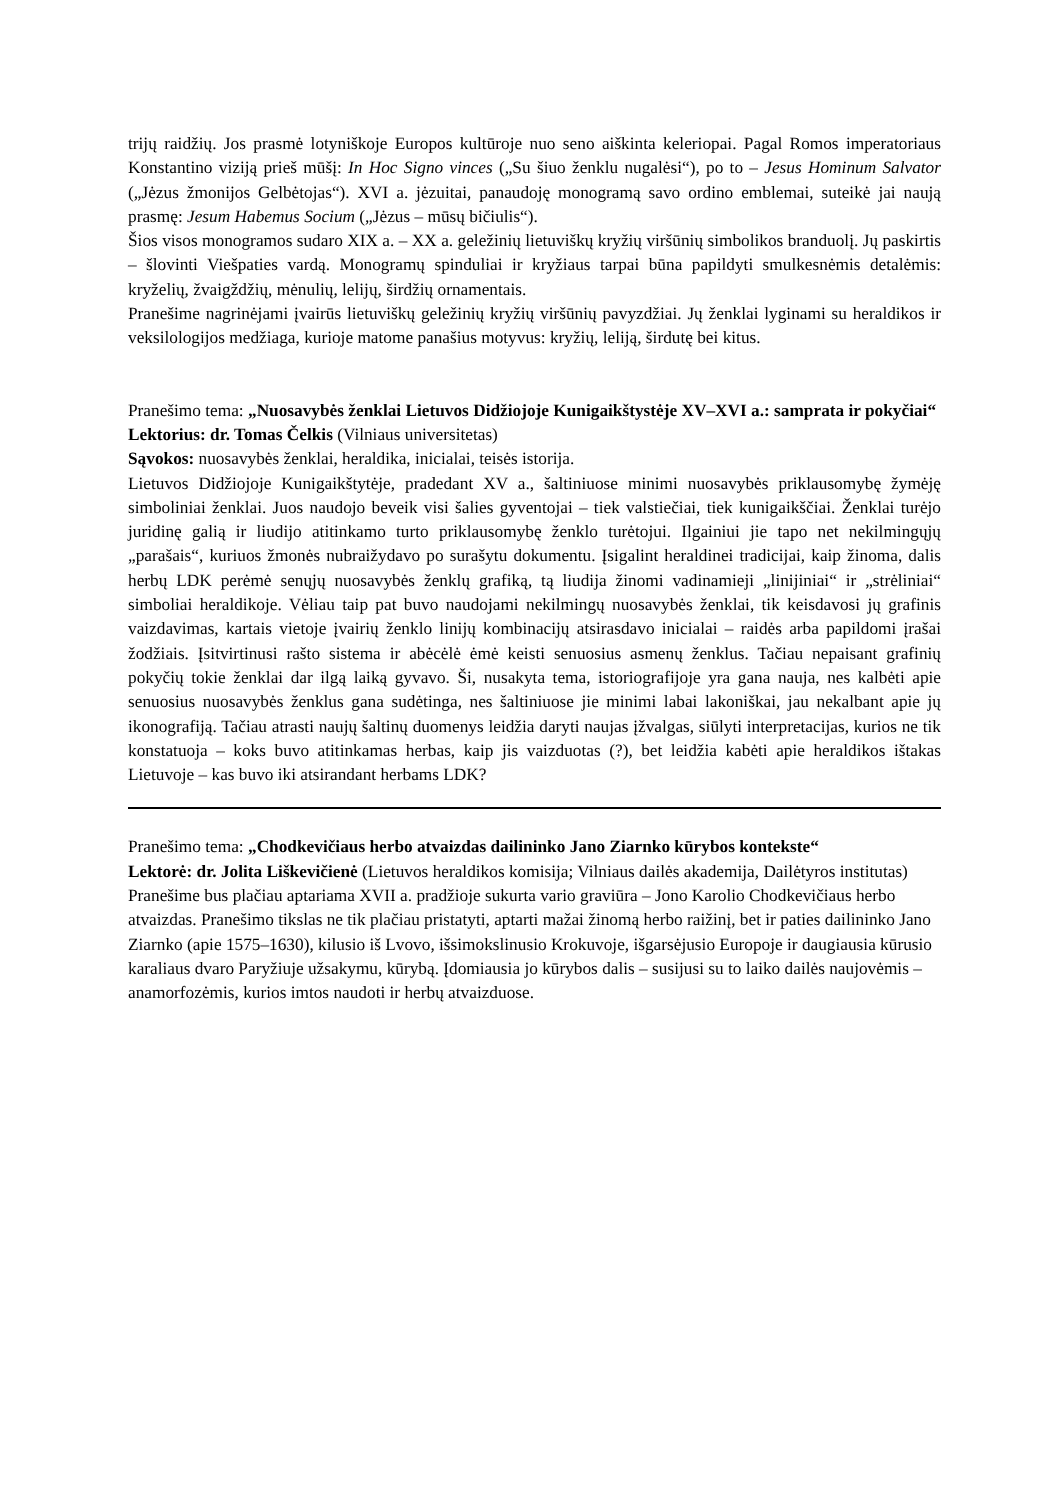trijų raidžių. Jos prasmė lotyniškoje Europos kultūroje nuo seno aiškinta keleriopai. Pagal Romos imperatoriaus Konstantino viziją prieš mūšį: In Hoc Signo vinces („Su šiuo ženklu nugalėsi“), po to – Jesus Hominum Salvator („Jėzus žmonijos Gelbėtojas“). XVI a. jėzuitai, panaudoję monogramą savo ordino emblemai, suteikė jai naują prasmę: Jesum Habemus Socium („Jėzus – mūsų bičiulis“).
Šios visos monogramos sudaro XIX a. – XX a. geležinių lietuviškų kryžių viršūnių simbolikos branduolį. Jų paskirtis – šlovinti Viešpaties vardą. Monogramų spinduliai ir kryžiaus tarpai būna papildyti smulkesnėmis detalėmis: kryželių, žvaigždžių, mėnulių, lelijų, širdžių ornamentais.
Pranešime nagrinėjami įvairūs lietuviškų geležinių kryžių viršūnių pavyzdžiai. Jų ženklai lyginami su heraldikos ir veksilologijos medžiaga, kurioje matome panašius motyvus: kryžių, leliją, širdutę bei kitus.
Pranešimo tema: „Nuosavybės ženklai Lietuvos Didžiojoje Kunigaikštystėje XV–XVI a.: samprata ir pokyčiai“
Lektorius: dr. Tomas Čelkis (Vilniaus universitetas)
Sąvokos: nuosavybės ženklai, heraldika, inicialai, teisės istorija.
Lietuvos Didžiojoje Kunigaikštytėje, pradedant XV a., šaltiniuose minimi nuosavybės priklausomybę žymėję simboliniai ženklai. Juos naudojo beveik visi šalies gyventojai – tiek valstiečiai, tiek kunigaikščiai. Ženklai turėjo juridinę galią ir liudijo atitinkamo turto priklausomybę ženklo turėtojui. Ilgainiui jie tapo net nekilmingųjų „parašais“, kuriuos žmonės nubraižydavo po surašytu dokumentu. Įsigalint heraldinei tradicijai, kaip žinoma, dalis herbų LDK perėmė senųjų nuosavybės ženklų grafiką, tą liudija žinomi vadinamieji „linijiniai“ ir „strėliniai“ simboliai heraldikoje. Vėliau taip pat buvo naudojami nekilmingų nuosavybės ženklai, tik keisdavosi jų grafinis vaizdavimas, kartais vietoje įvairių ženklo linijų kombinacijų atsirasdavo inicialai – raidės arba papildomi įrašai žodžiais. Įsitvirtinusi rašto sistema ir abėcėlė ėmė keisti senuosius asmenų ženklus. Tačiau nepaisant grafinių pokyčių tokie ženklai dar ilgą laiką gyvavo. Ši, nusakyta tema, istoriografijoje yra gana nauja, nes kalbėti apie senuosius nuosavybės ženklus gana sudėtinga, nes šaltiniuose jie minimi labai lakoniškai, jau nekalbant apie jų ikonografiją. Tačiau atrasti naujų šaltinų duomenys leidžia daryti naujas įžvalgas, siūlyti interpretacijas, kurios ne tik konstatuoja – koks buvo atitinkamas herbas, kaip jis vaizduotas (?), bet leidžia kabėti apie heraldikos ištakas Lietuvoje – kas buvo iki atsirandant herbams LDK?
Pranešimo tema: „Chodkevičiaus herbo atvaizdas dailininko Jano Ziarnko kūrybos kontekste“
Lektorė: dr. Jolita Liškevičienė (Lietuvos heraldikos komisija; Vilniaus dailės akademija, Dailėtyros institutas)
Pranešime bus plačiau aptariama XVII a. pradžioje sukurta vario graviūra – Jono Karolio Chodkevičiaus herbo atvaizdas. Pranešimo tikslas ne tik plačiau pristatyti, aptarti mažai žinomą herbo raižinį, bet ir paties dailininko Jano Ziarnko (apie 1575–1630), kilusio iš Lvovo, išsimokslinusio Krokuvoje, išgarsėjusio Europoje ir daugiausia kūrusio karaliaus dvaro Paryžiuje užsakymu, kūrybą. Įdomiausia jo kūrybos dalis – susijusi su to laiko dailės naujovėmis – anamorfozėmis, kurios imtos naudoti ir herbų atvaizduose.